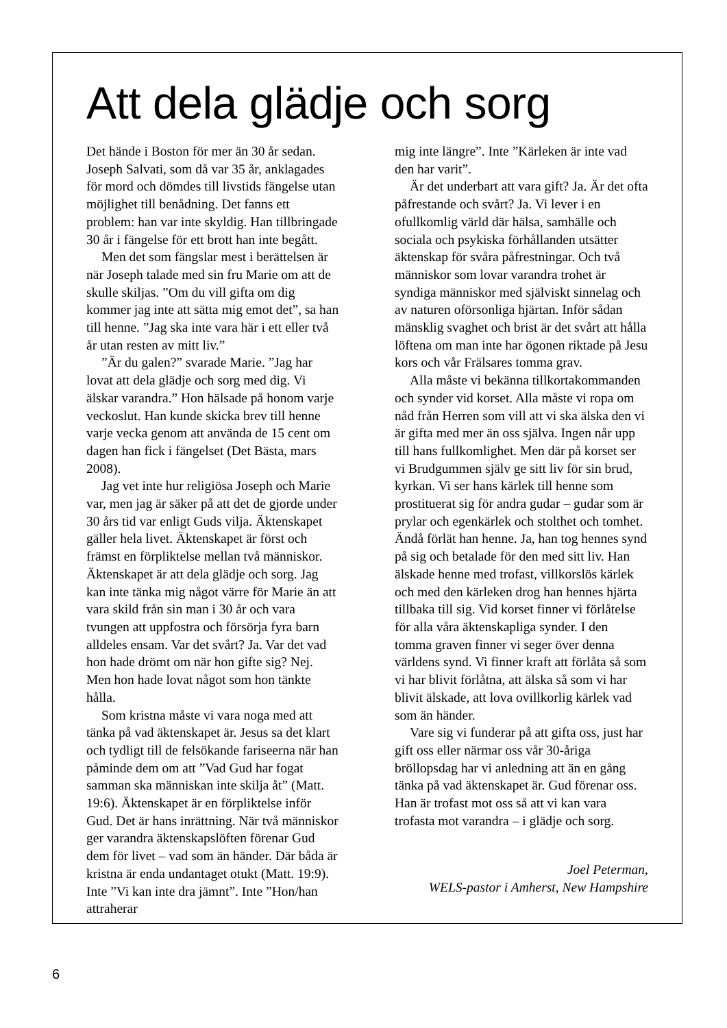Att dela glädje och sorg
Det hände i Boston för mer än 30 år sedan. Joseph Salvati, som då var 35 år, anklagades för mord och dömdes till livstids fängelse utan möjlighet till benådning. Det fanns ett problem: han var inte skyldig. Han tillbringade 30 år i fängelse för ett brott han inte begått.
Men det som fängslar mest i berättelsen är när Joseph talade med sin fru Marie om att de skulle skiljas. ”Om du vill gifta om dig kommer jag inte att sätta mig emot det”, sa han till henne. ”Jag ska inte vara här i ett eller två år utan resten av mitt liv.”
”Är du galen?” svarade Marie. ”Jag har lovat att dela glädje och sorg med dig. Vi älskar varandra.” Hon hälsade på honom varje veckoslut. Han kunde skicka brev till henne varje vecka genom att använda de 15 cent om dagen han fick i fängelset (Det Bästa, mars 2008).
Jag vet inte hur religiösa Joseph och Marie var, men jag är säker på att det de gjorde under 30 års tid var enligt Guds vilja. Äktenskapet gäller hela livet. Äktenskapet är först och främst en förpliktelse mellan två människor. Äktenskapet är att dela glädje och sorg. Jag kan inte tänka mig något värre för Marie än att vara skild från sin man i 30 år och vara tvungen att uppfostra och försörja fyra barn alldeles ensam. Var det svårt? Ja. Var det vad hon hade drömt om när hon gifte sig? Nej. Men hon hade lovat något som hon tänkte hålla.
Som kristna måste vi vara noga med att tänka på vad äktenskapet är. Jesus sa det klart och tydligt till de felsökande fariseerna när han påminde dem om att ”Vad Gud har fogat samman ska människan inte skilja åt” (Matt. 19:6). Äktenskapet är en förpliktelse inför Gud. Det är hans inrättning. När två människor ger varandra äktenskapslöften förenar Gud dem för livet – vad som än händer. Där båda är kristna är enda undantaget otukt (Matt. 19:9). Inte ”Vi kan inte dra jämnt”. Inte ”Hon/han attraherar
mig inte längre”. Inte ”Kärleken är inte vad den har varit”.
Är det underbart att vara gift? Ja. Är det ofta påfrestande och svårt? Ja. Vi lever i en ofullkomlig värld där hälsa, samhälle och sociala och psykiska förhållanden utsätter äktenskap för svåra påfrestningar. Och två människor som lovar varandra trohet är syndiga människor med själviskt sinnelag och av naturen oförsonliga hjärtan. Inför sådan mänsklig svaghet och brist är det svårt att hålla löftena om man inte har ögonen riktade på Jesu kors och vår Frälsares tomma grav.
Alla måste vi bekänna tillkortakommanden och synder vid korset. Alla måste vi ropa om nåd från Herren som vill att vi ska älska den vi är gifta med mer än oss själva. Ingen når upp till hans fullkomlighet. Men där på korset ser vi Brudgummen själv ge sitt liv för sin brud, kyrkan. Vi ser hans kärlek till henne som prostituerat sig för andra gudar – gudar som är prylar och egenkärlek och stolthet och tomhet. Ändå förlät han henne. Ja, han tog hennes synd på sig och betalade för den med sitt liv. Han älskade henne med trofast, villkorslös kärlek och med den kärleken drog han hennes hjärta tillbaka till sig. Vid korset finner vi förlåtelse för alla våra äktenskapliga synder. I den tomma graven finner vi seger över denna världens synd. Vi finner kraft att förlåta så som vi har blivit förlåtna, att älska så som vi har blivit älskade, att lova ovillkorlig kärlek vad som än händer.
Vare sig vi funderar på att gifta oss, just har gift oss eller närmar oss vår 30-åriga bröllopsdag har vi anledning att än en gång tänka på vad äktenskapet är. Gud förenar oss. Han är trofast mot oss så att vi kan vara trofasta mot varandra – i glädje och sorg.
Joel Peterman,
WELS-pastor i Amherst, New Hampshire
6